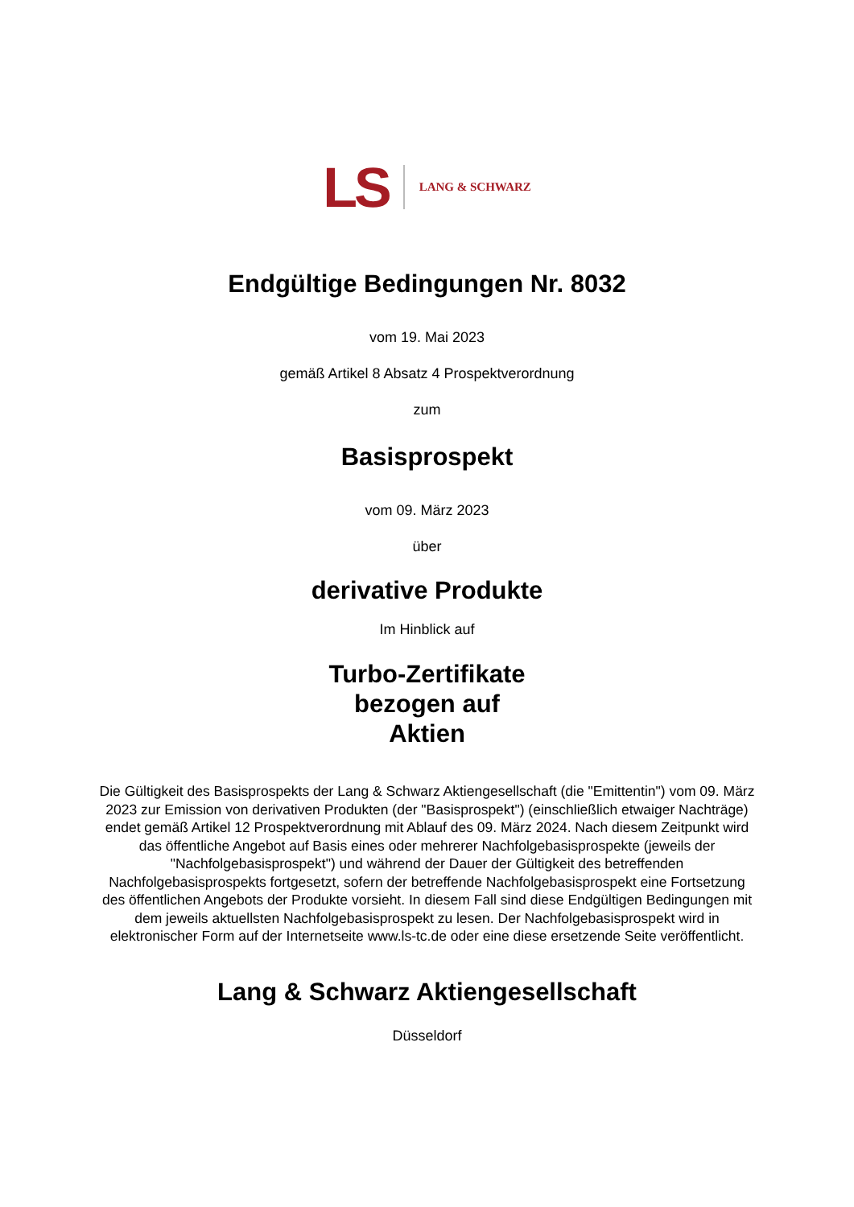LS LANG & SCHWARZ
Endgültige Bedingungen Nr. 8032
vom 19. Mai 2023
gemäß Artikel 8 Absatz 4 Prospektverordnung
zum
Basisprospekt
vom 09. März 2023
über
derivative Produkte
Im Hinblick auf
Turbo-Zertifikate
bezogen auf
Aktien
Die Gültigkeit des Basisprospekts der Lang & Schwarz Aktiengesellschaft (die "Emittentin") vom 09. März 2023 zur Emission von derivativen Produkten (der "Basisprospekt") (einschließlich etwaiger Nachträge) endet gemäß Artikel 12 Prospektverordnung mit Ablauf des 09. März 2024. Nach diesem Zeitpunkt wird das öffentliche Angebot auf Basis eines oder mehrerer Nachfolgebasisprospekte (jeweils der "Nachfolgebasisprospekt") und während der Dauer der Gültigkeit des betreffenden Nachfolgebasisprospekts fortgesetzt, sofern der betreffende Nachfolgebasisprospekt eine Fortsetzung des öffentlichen Angebots der Produkte vorsieht. In diesem Fall sind diese Endgültigen Bedingungen mit dem jeweils aktuellsten Nachfolgebasisprospekt zu lesen. Der Nachfolgebasisprospekt wird in elektronischer Form auf der Internetseite www.ls-tc.de oder eine diese ersetzende Seite veröffentlicht.
Lang & Schwarz Aktiengesellschaft
Düsseldorf